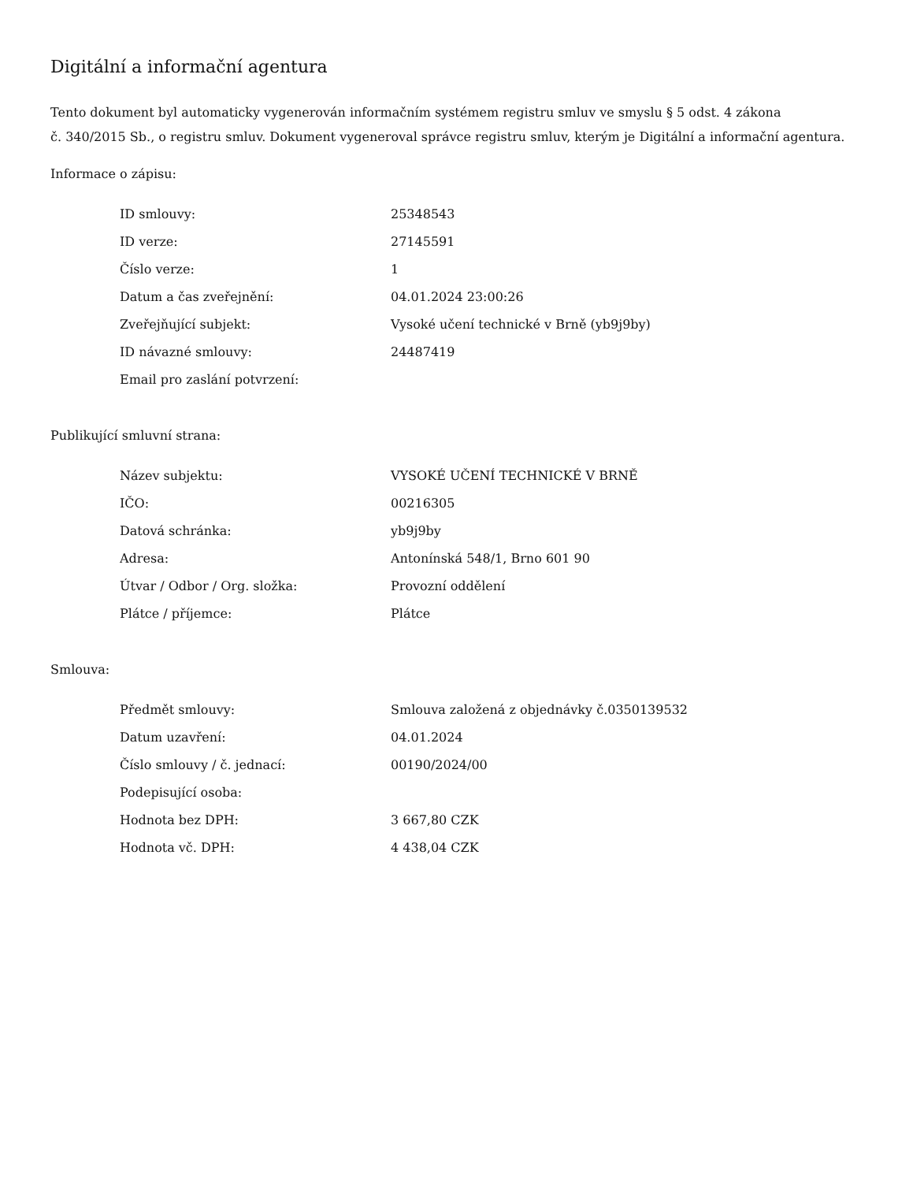Digitální a informační agentura
Tento dokument byl automaticky vygenerován informačním systémem registru smluv ve smyslu § 5 odst. 4 zákona
č. 340/2015 Sb., o registru smluv. Dokument vygeneroval správce registru smluv, kterým je Digitální a informační agentura.
Informace o zápisu:
| ID smlouvy: | 25348543 |
| ID verze: | 27145591 |
| Číslo verze: | 1 |
| Datum a čas zveřejnění: | 04.01.2024 23:00:26 |
| Zveřejňující subjekt: | Vysoké učení technické v Brně (yb9j9by) |
| ID návazné smlouvy: | 24487419 |
| Email pro zaslání potvrzení: | |
Publikující smluvní strana:
| Název subjektu: | VYSOKÉ UČENÍ TECHNICKÉ V BRNĚ |
| IČO: | 00216305 |
| Datová schránka: | yb9j9by |
| Adresa: | Antonínská 548/1, Brno 601 90 |
| Útvar / Odbor / Org. složka: | Provozní oddělení |
| Plátce / příjemce: | Plátce |
Smlouva:
| Předmět smlouvy: | Smlouva založená z objednávky č.0350139532 |
| Datum uzavření: | 04.01.2024 |
| Číslo smlouvy / č. jednací: | 00190/2024/00 |
| Podepisující osoba: | |
| Hodnota bez DPH: | 3 667,80 CZK |
| Hodnota vč. DPH: | 4 438,04 CZK |